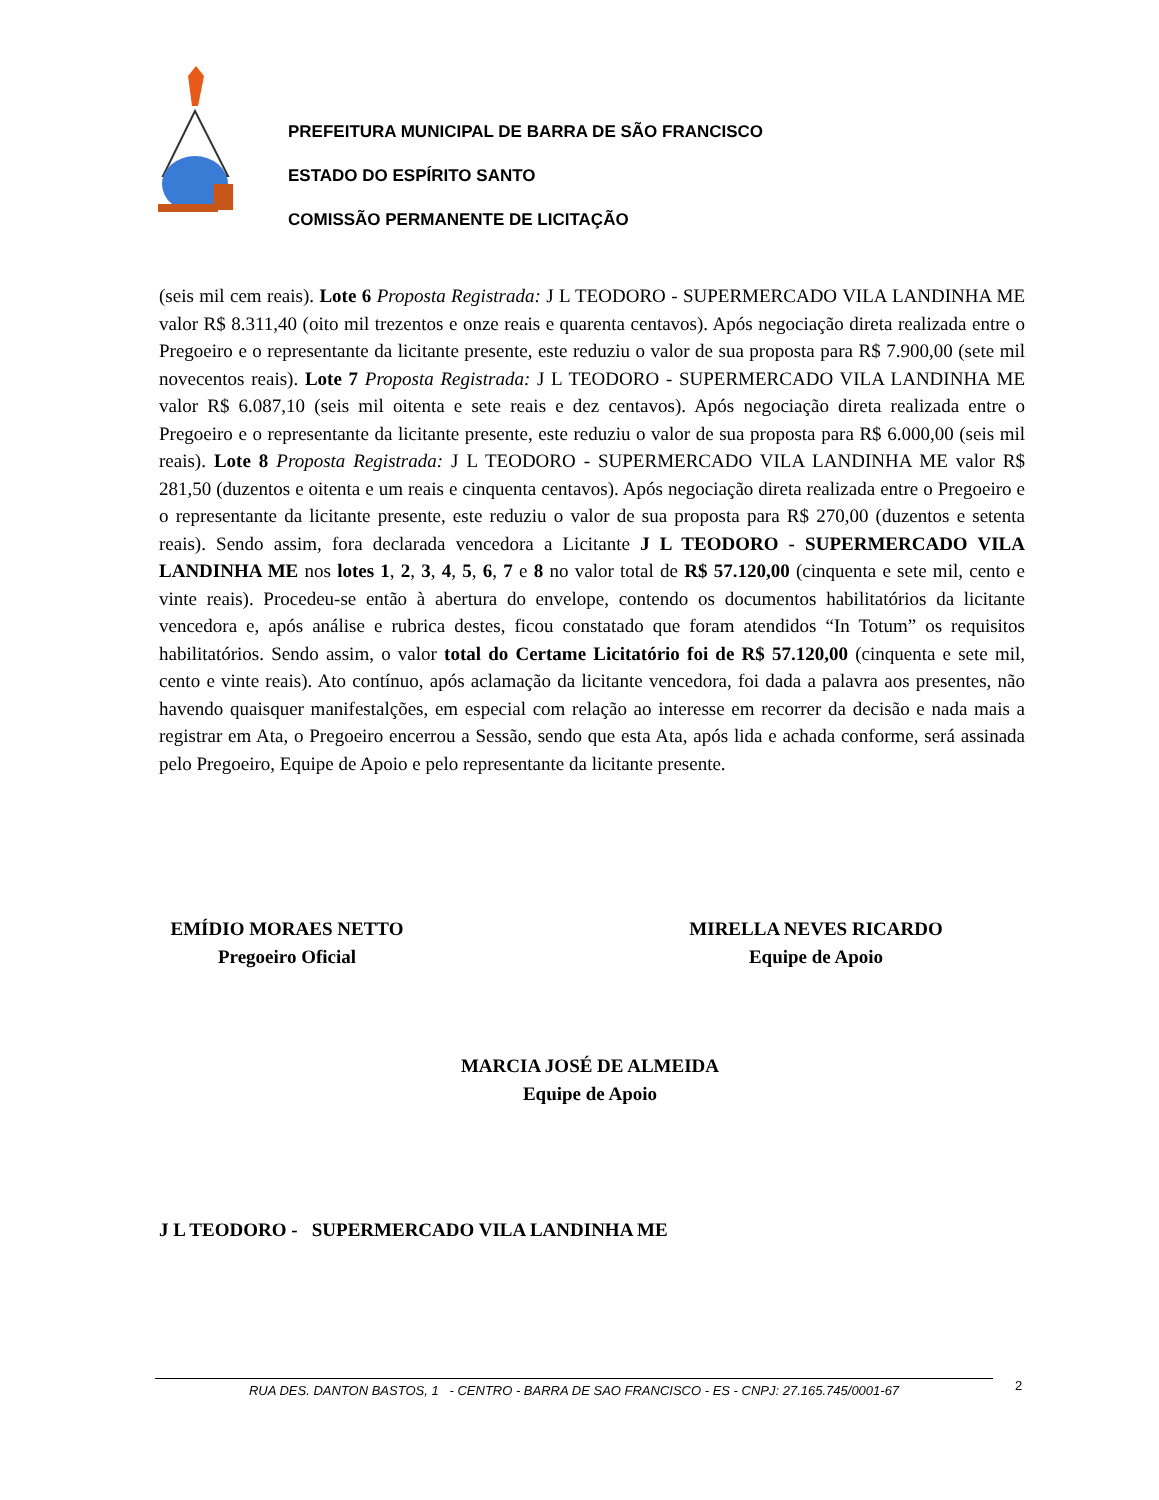PREFEITURA MUNICIPAL DE BARRA DE SÃO FRANCISCO
ESTADO DO ESPÍRITO SANTO
COMISSÃO PERMANENTE DE LICITAÇÃO
(seis mil cem reais). Lote 6 Proposta Registrada: J L TEODORO - SUPERMERCADO VILA LANDINHA ME valor R$ 8.311,40 (oito mil trezentos e onze reais e quarenta centavos). Após negociação direta realizada entre o Pregoeiro e o representante da licitante presente, este reduziu o valor de sua proposta para R$ 7.900,00 (sete mil novecentos reais). Lote 7 Proposta Registrada: J L TEODORO - SUPERMERCADO VILA LANDINHA ME valor R$ 6.087,10 (seis mil oitenta e sete reais e dez centavos). Após negociação direta realizada entre o Pregoeiro e o representante da licitante presente, este reduziu o valor de sua proposta para R$ 6.000,00 (seis mil reais). Lote 8 Proposta Registrada: J L TEODORO - SUPERMERCADO VILA LANDINHA ME valor R$ 281,50 (duzentos e oitenta e um reais e cinquenta centavos). Após negociação direta realizada entre o Pregoeiro e o representante da licitante presente, este reduziu o valor de sua proposta para R$ 270,00 (duzentos e setenta reais). Sendo assim, fora declarada vencedora a Licitante J L TEODORO - SUPERMERCADO VILA LANDINHA ME nos lotes 1, 2, 3, 4, 5, 6, 7 e 8 no valor total de R$ 57.120,00 (cinquenta e sete mil, cento e vinte reais). Procedeu-se então à abertura do envelope, contendo os documentos habilitatórios da licitante vencedora e, após análise e rubrica destes, ficou constatado que foram atendidos “In Totum” os requisitos habilitatórios. Sendo assim, o valor total do Certame Licitatório foi de R$ 57.120,00 (cinquenta e sete mil, cento e vinte reais). Ato contínuo, após aclamação da licitante vencedora, foi dada a palavra aos presentes, não havendo quaisquer manifestalções, em especial com relação ao interesse em recorrer da decisão e nada mais a registrar em Ata, o Pregoeiro encerrou a Sessão, sendo que esta Ata, após lida e achada conforme, será assinada pelo Pregoeiro, Equipe de Apoio e pelo representante da licitante presente.
EMÍDIO MORAES NETTO
Pregoeiro Oficial
MIRELLA NEVES RICARDO
Equipe de Apoio
MARCIA JOSÉ DE ALMEIDA
Equipe de Apoio
J L TEODORO - SUPERMERCADO VILA LANDINHA ME
RUA DES. DANTON BASTOS, 1 - CENTRO - BARRA DE SAO FRANCISCO - ES - CNPJ: 27.165.745/0001-67 2